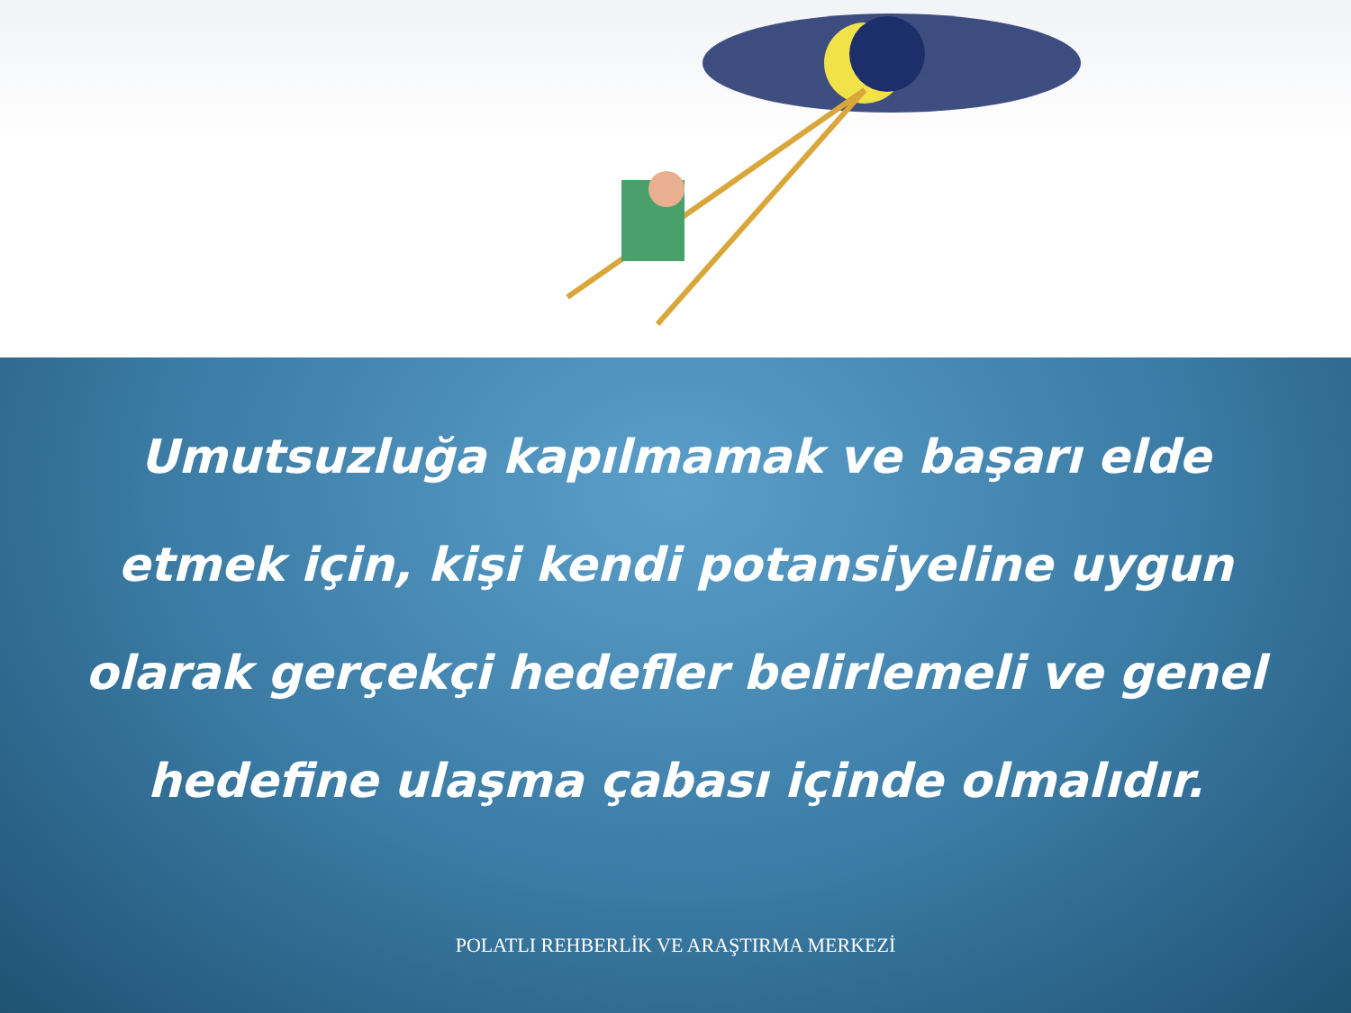Umutsuzluğa kapılmamak ve başarı elde etmek için, kişi kendi potansiyeline uygun olarak gerçekçi hedefler belirlemeli ve genel hedefine ulaşma çabası içinde olmalıdır.
POLATLI REHBERLİK VE ARAŞTIRMA MERKEZİ